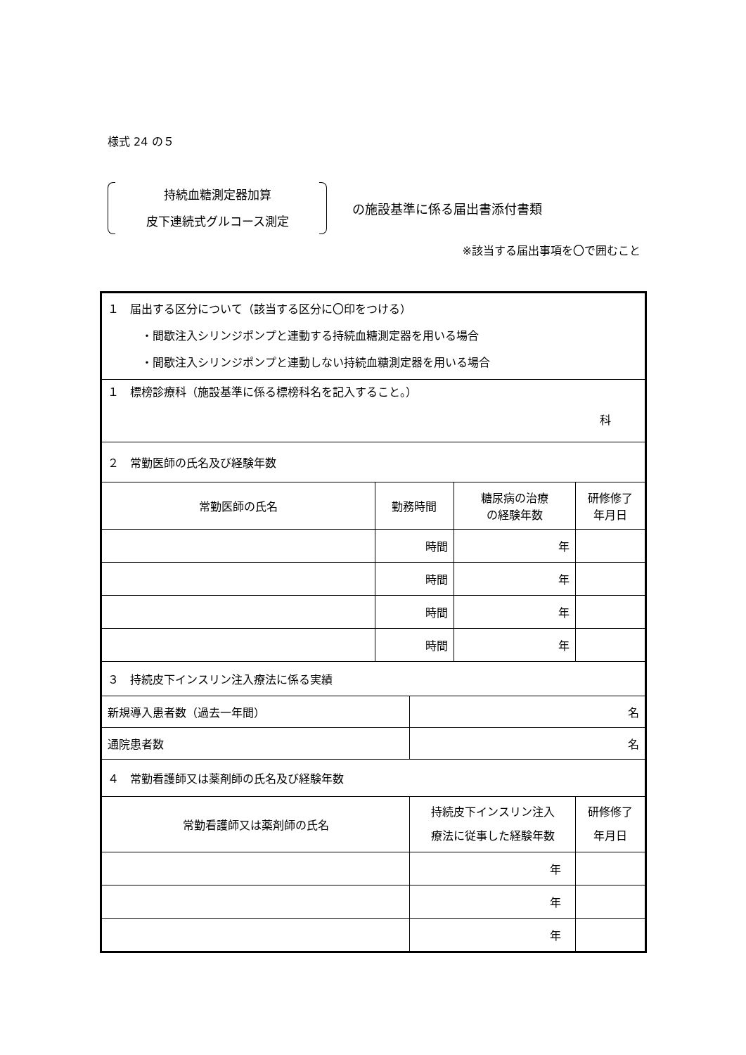様式 24 の５
持続血糖測定器加算
皮下連続式グルコース測定
の施設基準に係る届出書添付書類
※該当する届出事項を〇で囲むこと
| １ 届出する区分について（該当する区分に〇印をつける） ・間歇注入シリンジポンプと連動する持続血糖測定器を用いる場合 ・間歇注入シリンジポンプと連動しない持続血糖測定器を用いる場合 | | | | | |
| １ 標榜診療科（施設基準に係る標榜科名を記入すること。） 科 | | | | | |
| ２ 常勤医師の氏名及び経験年数 | | | | | |
| 常勤医師の氏名 | 勤務時間 | | 糖尿病の治療 の経験年数 | 研修修了 年月日 | |
| | 時間 | | 年 | | |
| | 時間 | | 年 | | |
| | 時間 | | 年 | | |
| | 時間 | | 年 | | |
| ３ 持続皮下インスリン注入療法に係る実績 | | | | | |
| 新規導入患者数（過去一年間） | | 名 | | | |
| 通院患者数 | | 名 | | | |
| ４ 常勤看護師又は薬剤師の氏名及び経験年数 | | | | | |
| 常勤看護師又は薬剤師の氏名 | | 持続皮下インスリン注入 療法に従事した経験年数 | | | 研修修了 年月日 |
| | | 年 | | | |
| | | 年 | | | |
| | | 年 | | | |